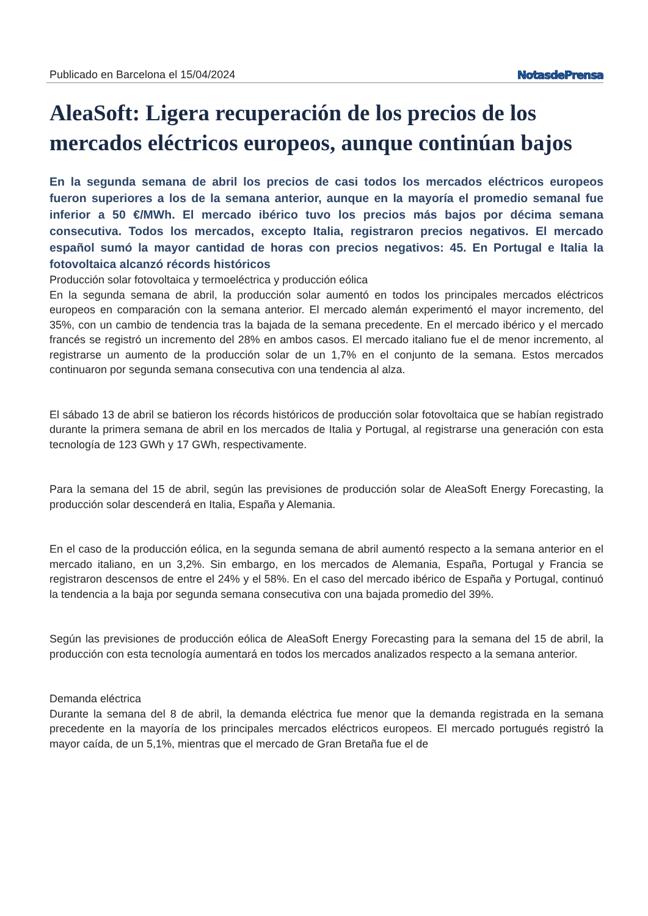Publicado en Barcelona el 15/04/2024 NotasdePrensa
AleaSoft: Ligera recuperación de los precios de los mercados eléctricos europeos, aunque continúan bajos
En la segunda semana de abril los precios de casi todos los mercados eléctricos europeos fueron superiores a los de la semana anterior, aunque en la mayoría el promedio semanal fue inferior a 50 €/MWh. El mercado ibérico tuvo los precios más bajos por décima semana consecutiva. Todos los mercados, excepto Italia, registraron precios negativos. El mercado español sumó la mayor cantidad de horas con precios negativos: 45. En Portugal e Italia la fotovoltaica alcanzó récords históricos
Producción solar fotovoltaica y termoeléctrica y producción eólica
En la segunda semana de abril, la producción solar aumentó en todos los principales mercados eléctricos europeos en comparación con la semana anterior. El mercado alemán experimentó el mayor incremento, del 35%, con un cambio de tendencia tras la bajada de la semana precedente. En el mercado ibérico y el mercado francés se registró un incremento del 28% en ambos casos. El mercado italiano fue el de menor incremento, al registrarse un aumento de la producción solar de un 1,7% en el conjunto de la semana. Estos mercados continuaron por segunda semana consecutiva con una tendencia al alza.
El sábado 13 de abril se batieron los récords históricos de producción solar fotovoltaica que se habían registrado durante la primera semana de abril en los mercados de Italia y Portugal, al registrarse una generación con esta tecnología de 123 GWh y 17 GWh, respectivamente.
Para la semana del 15 de abril, según las previsiones de producción solar de AleaSoft Energy Forecasting, la producción solar descenderá en Italia, España y Alemania.
En el caso de la producción eólica, en la segunda semana de abril aumentó respecto a la semana anterior en el mercado italiano, en un 3,2%. Sin embargo, en los mercados de Alemania, España, Portugal y Francia se registraron descensos de entre el 24% y el 58%. En el caso del mercado ibérico de España y Portugal, continuó la tendencia a la baja por segunda semana consecutiva con una bajada promedio del 39%.
Según las previsiones de producción eólica de AleaSoft Energy Forecasting para la semana del 15 de abril, la producción con esta tecnología aumentará en todos los mercados analizados respecto a la semana anterior.
Demanda eléctrica
Durante la semana del 8 de abril, la demanda eléctrica fue menor que la demanda registrada en la semana precedente en la mayoría de los principales mercados eléctricos europeos. El mercado portugués registró la mayor caída, de un 5,1%, mientras que el mercado de Gran Bretaña fue el de